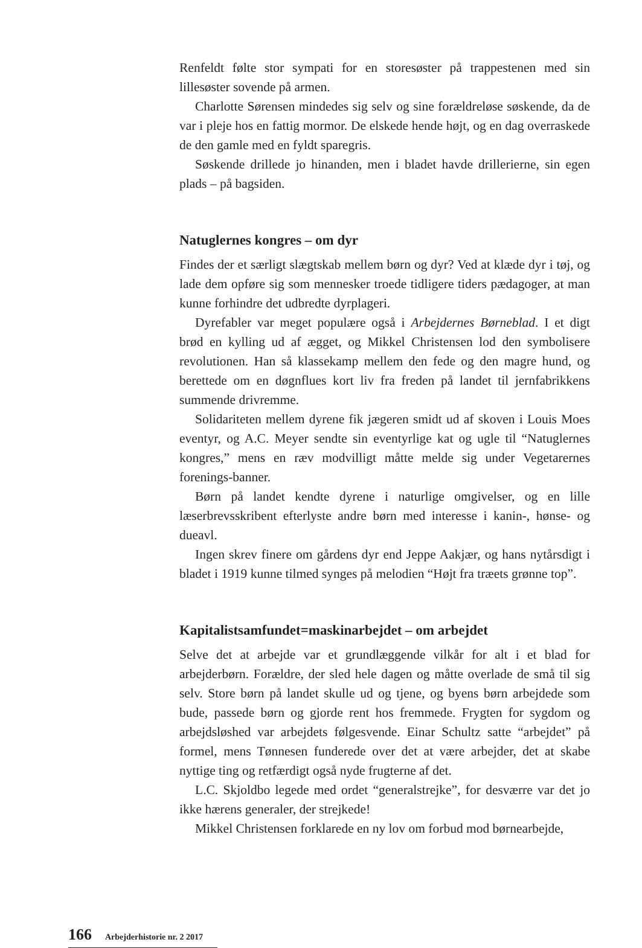Renfeldt følte stor sympati for en storesøster på trappestenen med sin lillesøster sovende på armen.
Charlotte Sørensen mindedes sig selv og sine forældreløse søskende, da de var i pleje hos en fattig mormor. De elskede hende højt, og en dag overraskede de den gamle med en fyldt sparegris.
Søskende drillede jo hinanden, men i bladet havde drillerierne, sin egen plads – på bagsiden.
Natuglernes kongres – om dyr
Findes der et særligt slægtskab mellem børn og dyr? Ved at klæde dyr i tøj, og lade dem opføre sig som mennesker troede tidligere tiders pædagoger, at man kunne forhindre det udbredte dyrplageri.
Dyrefabler var meget populære også i Arbejdernes Børneblad. I et digt brød en kylling ud af ægget, og Mikkel Christensen lod den symbolisere revolutionen. Han så klassekamp mellem den fede og den magre hund, og berettede om en døgnflues kort liv fra freden på landet til jernfabrikkens summende drivremme.
Solidariteten mellem dyrene fik jægeren smidt ud af skoven i Louis Moes eventyr, og A.C. Meyer sendte sin eventyrlige kat og ugle til “Natuglernes kongres,” mens en ræv modvilligt måtte melde sig under Vegetarernes forenings-banner.
Børn på landet kendte dyrene i naturlige omgivelser, og en lille læserbrevsskribent efterlyste andre børn med interesse i kanin-, hønse- og dueavl.
Ingen skrev finere om gårdens dyr end Jeppe Aakjær, og hans nytårsdigt i bladet i 1919 kunne tilmed synges på melodien “Højt fra træets grønne top”.
Kapitalistsamfundet=maskinarbejdet – om arbejdet
Selve det at arbejde var et grundlæggende vilkår for alt i et blad for arbejderbørn. Forældre, der sled hele dagen og måtte overlade de små til sig selv. Store børn på landet skulle ud og tjene, og byens børn arbejdede som bude, passede børn og gjorde rent hos fremmede. Frygten for sygdom og arbejdsløshed var arbejdets følgesvende. Einar Schultz satte “arbejdet” på formel, mens Tønnesen funderede over det at være arbejder, det at skabe nyttige ting og retfærdigt også nyde frugterne af det.
L.C. Skjoldbo legede med ordet “generalstrejke”, for desværre var det jo ikke hærens generaler, der strejkede!
Mikkel Christensen forklarede en ny lov om forbud mod børnearbejde,
166 Arbejderhistorie nr. 2 2017